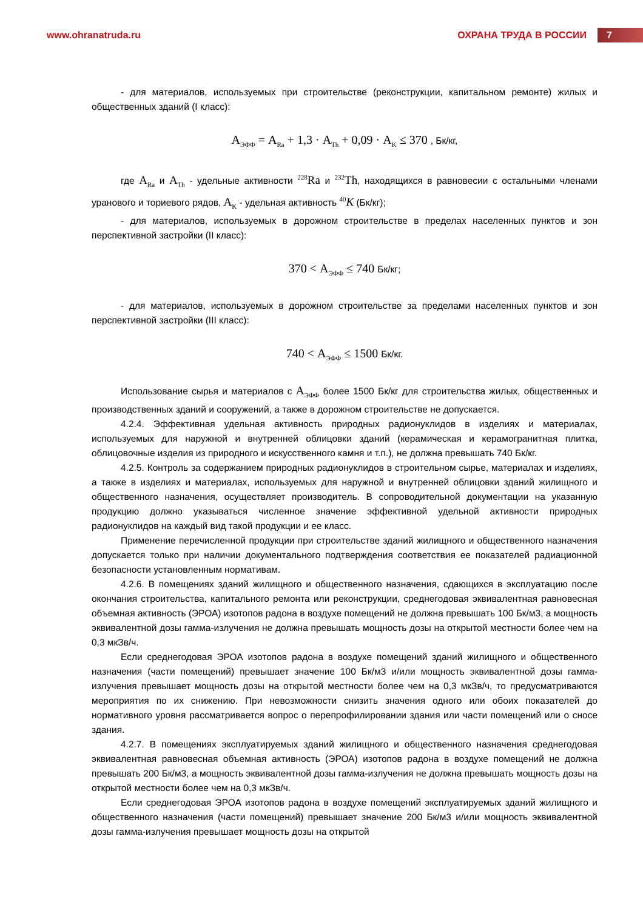www.ohranatruda.ru
ОХРАНА ТРУДА В РОССИИ
7
- для материалов, используемых при строительстве (реконструкции, капитальном ремонте) жилых и общественных зданий (I класс):
А<sub>ЭФФ</sub> = А<sub>Ra</sub> + 1,3 · А<sub>Th</sub> + 0,09 · А<sub>K</sub> ≤ 370 , Бк/кг,
где А<sub>Ra</sub> и А<sub>Th</sub> - удельные активности <sup>228</sup>Ra и <sup>232</sup>Th, находящихся в равновесии с остальными членами уранового и ториевого рядов, А<sub>K</sub> - удельная активность <sup>40</sup>K (Бк/кг);
- для материалов, используемых в дорожном строительстве в пределах населенных пунктов и зон перспективной застройки (II класс):
370 < А<sub>ЭФФ</sub> ≤ 740 Бк/кг;
- для материалов, используемых в дорожном строительстве за пределами населенных пунктов и зон перспективной застройки (III класс):
740 < А<sub>ЭФФ</sub> ≤ 1500 Бк/кг.
Использование сырья и материалов с А<sub>ЭФФ</sub> более 1500 Бк/кг для строительства жилых, общественных и производственных зданий и сооружений, а также в дорожном строительстве не допускается.
4.2.4. Эффективная удельная активность природных радионуклидов в изделиях и материалах, используемых для наружной и внутренней облицовки зданий (керамическая и керамогранитная плитка, облицовочные изделия из природного и искусственного камня и т.п.), не должна превышать 740 Бк/кг.
4.2.5. Контроль за содержанием природных радионуклидов в строительном сырье, материалах и изделиях, а также в изделиях и материалах, используемых для наружной и внутренней облицовки зданий жилищного и общественного назначения, осуществляет производитель. В сопроводительной документации на указанную продукцию должно указываться численное значение эффективной удельной активности природных радионуклидов на каждый вид такой продукции и ее класс.
Применение перечисленной продукции при строительстве зданий жилищного и общественного назначения допускается только при наличии документального подтверждения соответствия ее показателей радиационной безопасности установленным нормативам.
4.2.6. В помещениях зданий жилищного и общественного назначения, сдающихся в эксплуатацию после окончания строительства, капитального ремонта или реконструкции, среднегодовая эквивалентная равновесная объемная активность (ЭРОА) изотопов радона в воздухе помещений не должна превышать 100 Бк/м3, а мощность эквивалентной дозы гамма-излучения не должна превышать мощность дозы на открытой местности более чем на 0,3 мкЗв/ч.
Если среднегодовая ЭРОА изотопов радона в воздухе помещений зданий жилищного и общественного назначения (части помещений) превышает значение 100 Бк/м3 и/или мощность эквивалентной дозы гамма-излучения превышает мощность дозы на открытой местности более чем на 0,3 мкЗв/ч, то предусматриваются мероприятия по их снижению. При невозможности снизить значения одного или обоих показателей до нормативного уровня рассматривается вопрос о перепрофилировании здания или части помещений или о сносе здания.
4.2.7. В помещениях эксплуатируемых зданий жилищного и общественного назначения среднегодовая эквивалентная равновесная объемная активность (ЭРОА) изотопов радона в воздухе помещений не должна превышать 200 Бк/м3, а мощность эквивалентной дозы гамма-излучения не должна превышать мощность дозы на открытой местности более чем на 0,3 мкЗв/ч.
Если среднегодовая ЭРОА изотопов радона в воздухе помещений эксплуатируемых зданий жилищного и общественного назначения (части помещений) превышает значение 200 Бк/м3 и/или мощность эквивалентной дозы гамма-излучения превышает мощность дозы на открытой